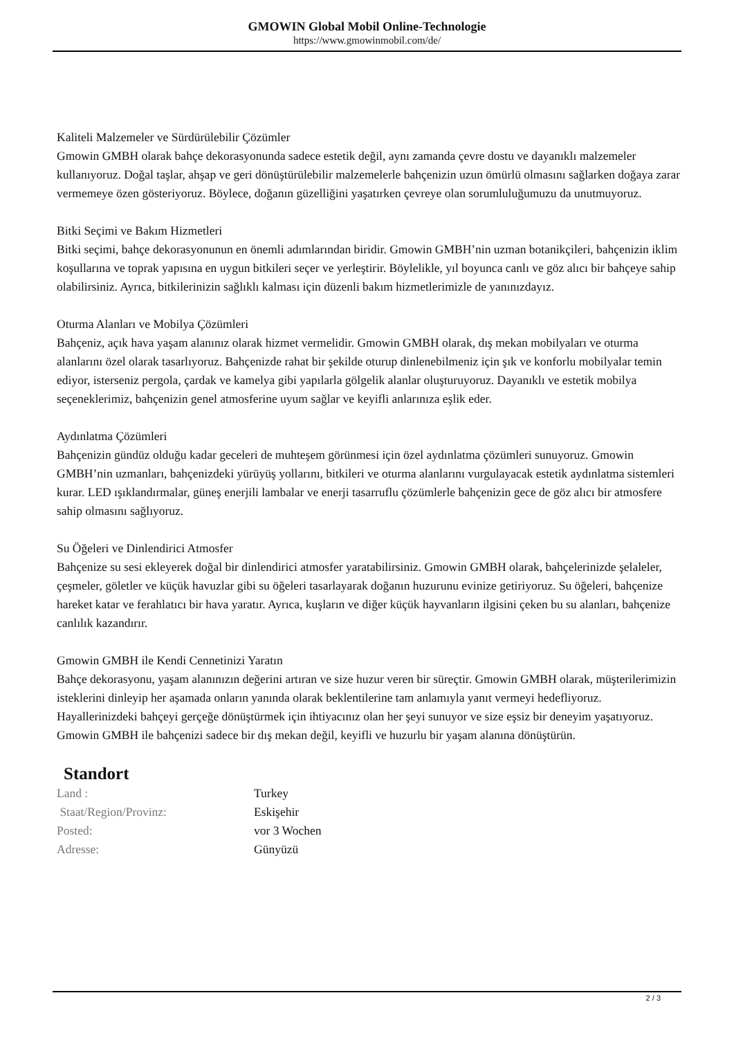GMOWIN Global Mobil Online-Technologie
https://www.gmowinmobil.com/de/
Kaliteli Malzemeler ve Sürdürülebilir Çözümler
Gmowin GMBH olarak bahçe dekorasyonunda sadece estetik değil, aynı zamanda çevre dostu ve dayanıklı malzemeler kullanıyoruz. Doğal taşlar, ahşap ve geri dönüştürülebilir malzemelerle bahçenizin uzun ömürlü olmasını sağlarken doğaya zarar vermemeye özen gösteriyoruz. Böylece, doğanın güzelliğini yaşatırken çevreye olan sorumluluğumuzu da unutmuyoruz.
Bitki Seçimi ve Bakım Hizmetleri
Bitki seçimi, bahçe dekorasyonunun en önemli adımlarından biridir. Gmowin GMBH’nin uzman botanikçileri, bahçenizin iklim koşullarına ve toprak yapısına en uygun bitkileri seçer ve yerleştirir. Böylelikle, yıl boyunca canlı ve göz alıcı bir bahçeye sahip olabilirsiniz. Ayrıca, bitkilerinizin sağlıklı kalması için düzenli bakım hizmetlerimizle de yanınızdayız.
Oturma Alanları ve Mobilya Çözümleri
Bahçeniz, açık hava yaşam alanınız olarak hizmet vermelidir. Gmowin GMBH olarak, dış mekan mobilyaları ve oturma alanlarını özel olarak tasarlıyoruz. Bahçenizde rahat bir şekilde oturup dinlenebilmeniz için şık ve konforlu mobilyalar temin ediyor, isterseniz pergola, çardak ve kamelya gibi yapılarla gölgelik alanlar oluşturuyoruz. Dayanıklı ve estetik mobilya seçeneklerimiz, bahçenizin genel atmosferine uyum sağlar ve keyifli anlarınıza eşlik eder.
Aydınlatma Çözümleri
Bahçenizin gündüz olduğu kadar geceleri de muhteşem görünmesi için özel aydınlatma çözümleri sunuyoruz. Gmowin GMBH’nin uzmanları, bahçenizdeki yürüyüş yollarını, bitkileri ve oturma alanlarını vurgulayacak estetik aydınlatma sistemleri kurar. LED ışıklandırmalar, güneş enerjili lambalar ve enerji tasarruflu çözümlerle bahçenizin gece de göz alıcı bir atmosfere sahip olmasını sağlıyoruz.
Su Öğeleri ve Dinlendirici Atmosfer
Bahçenize su sesi ekleyerek doğal bir dinlendirici atmosfer yaratabilirsiniz. Gmowin GMBH olarak, bahçelerinizde şelaleler, çeşmeler, göletler ve küçük havuzlar gibi su öğeleri tasarlayarak doğanın huzurunu evinize getiriyoruz. Su öğeleri, bahçenize hareket katar ve ferahlatıcı bir hava yaratır. Ayrıca, kuşların ve diğer küçük hayvanların ilgisini çeken bu su alanları, bahçenize canlılık kazandırır.
Gmowin GMBH ile Kendi Cennetinizi Yaratın
Bahçe dekorasyonu, yaşam alanınızın değerini artıran ve size huzur veren bir süreçtir. Gmowin GMBH olarak, müşterilerimizin isteklerini dinleyip her aşamada onların yanında olarak beklentilerine tam anlamıyla yanıt vermeyi hedefliyoruz. Hayallerinizdeki bahçeyi gerçeğe dönüştürmek için ihtiyacınız olan her şeyi sunuyor ve size eşsiz bir deneyim yaşatıyoruz. Gmowin GMBH ile bahçenizi sadece bir dış mekan değil, keyifli ve huzurlu bir yaşam alanına dönüştürün.
Standort
| Land : | Turkey |
| Staat/Region/Provinz: | Eskişehir |
| Posted: | vor 3 Wochen |
| Adresse: | Günyüzü |
2 / 3